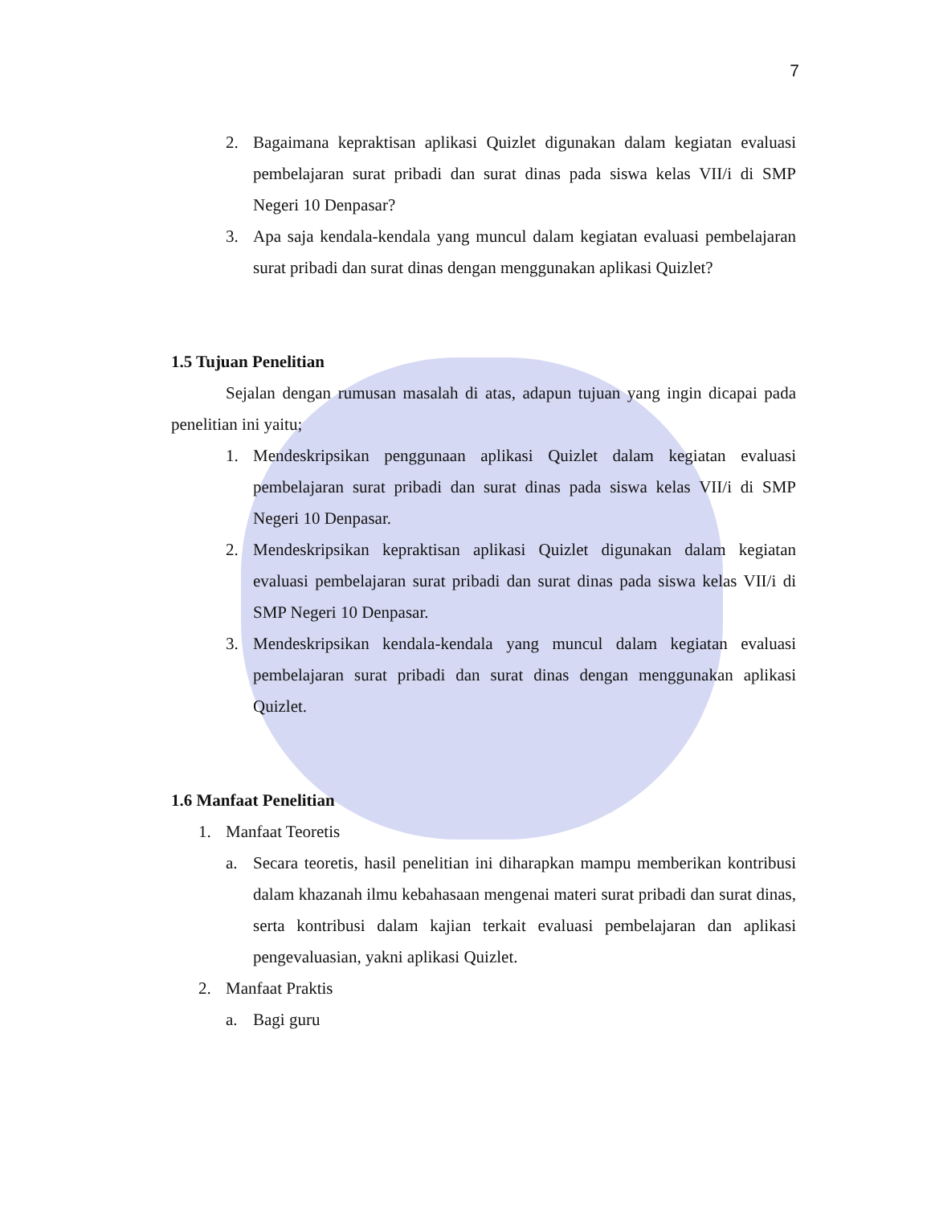7
2. Bagaimana kepraktisan aplikasi Quizlet digunakan dalam kegiatan evaluasi pembelajaran surat pribadi dan surat dinas pada siswa kelas VII/i di SMP Negeri 10 Denpasar?
3. Apa saja kendala-kendala yang muncul dalam kegiatan evaluasi pembelajaran surat pribadi dan surat dinas dengan menggunakan aplikasi Quizlet?
1.5 Tujuan Penelitian
Sejalan dengan rumusan masalah di atas, adapun tujuan yang ingin dicapai pada penelitian ini yaitu;
1. Mendeskripsikan penggunaan aplikasi Quizlet dalam kegiatan evaluasi pembelajaran surat pribadi dan surat dinas pada siswa kelas VII/i di SMP Negeri 10 Denpasar.
2. Mendeskripsikan kepraktisan aplikasi Quizlet digunakan dalam kegiatan evaluasi pembelajaran surat pribadi dan surat dinas pada siswa kelas VII/i di SMP Negeri 10 Denpasar.
3. Mendeskripsikan kendala-kendala yang muncul dalam kegiatan evaluasi pembelajaran surat pribadi dan surat dinas dengan menggunakan aplikasi Quizlet.
1.6 Manfaat Penelitian
1. Manfaat Teoretis
a. Secara teoretis, hasil penelitian ini diharapkan mampu memberikan kontribusi dalam khazanah ilmu kebahasaan mengenai materi surat pribadi dan surat dinas, serta kontribusi dalam kajian terkait evaluasi pembelajaran dan aplikasi pengevaluasian, yakni aplikasi Quizlet.
2. Manfaat Praktis
a. Bagi guru